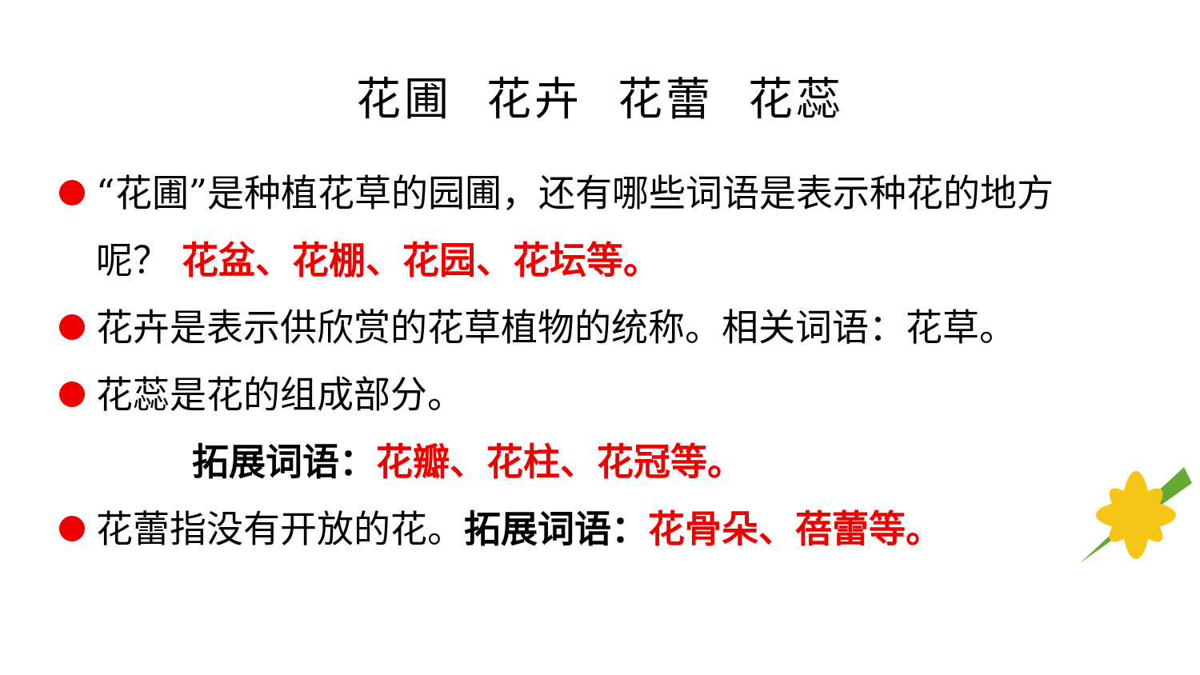花圃 花卉 花蕾 花蕊
“花圃”是种植花草的园圃，还有哪些词语是表示种花的地方呢？ 花盆、花棚、花园、花坛等。
花卉是表示供欣赏的花草植物的统称。相关词语：花草。
花蕊是花的组成部分。
拓展词语：花瓣、花柱、花冠等。
花蕾指没有开放的花。拓展词语：花骨朵、蓓蕾等。